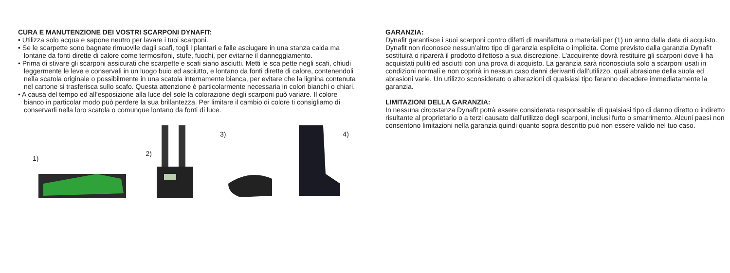CURA E MANUTENZIONE DEI VOSTRI SCARPONI DYNAFIT:
• Utilizza solo acqua e sapone neutro per lavare i tuoi scarponi.
• Se le scarpette sono bagnate rimuovile dagli scafi, togli i plantari e falle asciugare in una stanza calda ma lontane da fonti dirette di calore come termosifoni, stufe, fuochi, per evitarne il danneggiamento.
• Prima di stivare gli scarponi assicurati che scarpette e scafi siano asciutti. Metti le sca pette negli scafi, chiudi leggermente le leve e conservali in un luogo buio ed asciutto, e lontano da fonti dirette di calore, contenendoli nella scatola originale o possibilmente in una scatola internamente bianca, per evitare che la lignina contenuta nel cartone si trasferisca sullo scafo. Questa attenzione è particolarmente necessaria in colori bianchi o chiari.
• A causa del tempo ed all’esposizione alla luce del sole la colorazione degli scarponi può variare. Il colore bianco in particolar modo può perdere la sua brillantezza. Per limitare il cambio di colore ti consigliamo di conservarli nella loro scatola o comunque lontano da fonti di luce.
1)
2)
3)
4)
GARANZIA:
Dynafit garantisce i suoi scarponi contro difetti di manifattura o materiali per (1) un anno dalla data di acquisto. Dynafit non riconosce nessun’altro tipo di garanzia esplicita o implicita. Come previsto dalla garanzia Dynafit sostituirà o riparerà il prodotto difettoso a sua discrezione. L’acquirente dovrà restituire gli scarponi dove li ha acquistati puliti ed asciutti con una prova di acquisto. La garanzia sarà riconosciuta solo a scarponi usati in condizioni normali e non coprirà in nessun caso danni derivanti dall’utilizzo, quali abrasione della suola ed abrasioni varie. Un utilizzo sconsiderato o alterazioni di qualsiasi tipo faranno decadere immediatamente la garanzia.
LIMITAZIONI DELLA GARANZIA:
In nessuna circostanza Dynafit potrà essere considerata responsabile di qualsiasi tipo di danno diretto o indiretto risultante al proprietario o a terzi causato dall’utilizzo degli scarponi, inclusi furto o smarrimento. Alcuni paesi non consentono limitazioni nella garanzia quindi quanto sopra descritto può non essere valido nel tuo caso.